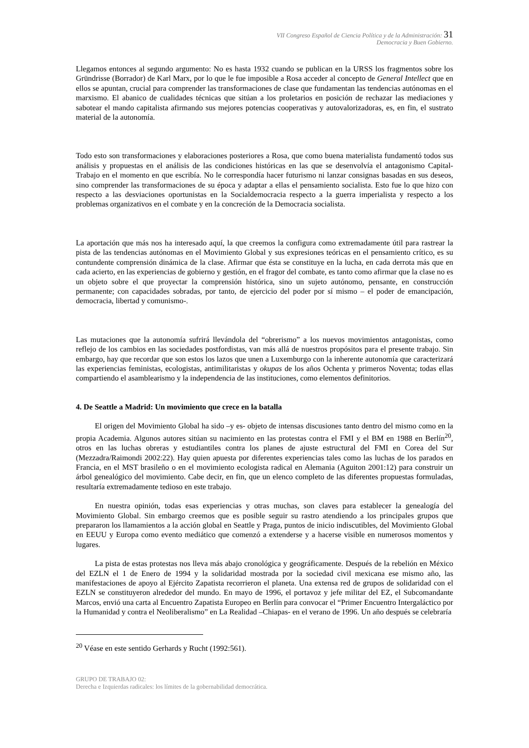VII Congreso Español de Ciencia Política y de la Administración: 31
Democracia y Buen Gobierno.
Llegamos entonces al segundo argumento: No es hasta 1932 cuando se publican en la URSS los fragmentos sobre los Gründrisse (Borrador) de Karl Marx, por lo que le fue imposible a Rosa acceder al concepto de General Intellect que en ellos se apuntan, crucial para comprender las transformaciones de clase que fundamentan las tendencias autónomas en el marxismo. El abanico de cualidades técnicas que sitúan a los proletarios en posición de rechazar las mediaciones y sabotear el mando capitalista afirmando sus mejores potencias cooperativas y autovalorizadoras, es, en fin, el sustrato material de la autonomía.
Todo esto son transformaciones y elaboraciones posteriores a Rosa, que como buena materialista fundamentó todos sus análisis y propuestas en el análisis de las condiciones históricas en las que se desenvolvía el antagonismo Capital-Trabajo en el momento en que escribía. No le correspondía hacer futurismo ni lanzar consignas basadas en sus deseos, sino comprender las transformaciones de su época y adaptar a ellas el pensamiento socialista. Esto fue lo que hizo con respecto a las desviaciones oportunistas en la Socialdemocracia respecto a la guerra imperialista y respecto a los problemas organizativos en el combate y en la concreción de la Democracia socialista.
La aportación que más nos ha interesado aquí, la que creemos la configura como extremadamente útil para rastrear la pista de las tendencias autónomas en el Movimiento Global y sus expresiones teóricas en el pensamiento crítico, es su contundente comprensión dinámica de la clase. Afirmar que ésta se constituye en la lucha, en cada derrota más que en cada acierto, en las experiencias de gobierno y gestión, en el fragor del combate, es tanto como afirmar que la clase no es un objeto sobre el que proyectar la comprensión histórica, sino un sujeto autónomo, pensante, en construcción permanente; con capacidades sobradas, por tanto, de ejercicio del poder por sí mismo – el poder de emancipación, democracia, libertad y comunismo-.
Las mutaciones que la autonomía sufrirá llevándola del “obrerismo” a los nuevos movimientos antagonistas, como reflejo de los cambios en las sociedades postfordistas, van más allá de nuestros propósitos para el presente trabajo. Sin embargo, hay que recordar que son estos los lazos que unen a Luxemburgo con la inherente autonomía que caracterizará las experiencias feministas, ecologistas, antimilitaristas y okupas de los años Ochenta y primeros Noventa; todas ellas compartiendo el asamblearismo y la independencia de las instituciones, como elementos definitorios.
4. De Seattle a Madrid: Un movimiento que crece en la batalla
El origen del Movimiento Global ha sido –y es- objeto de intensas discusiones tanto dentro del mismo como en la propia Academia. Algunos autores sitúan su nacimiento en las protestas contra el FMI y el BM en 1988 en Berlín<sup>20</sup>, otros en las luchas obreras y estudiantiles contra los planes de ajuste estructural del FMI en Corea del Sur (Mezzadra/Raimondi 2002:22). Hay quien apuesta por diferentes experiencias tales como las luchas de los parados en Francia, en el MST brasileño o en el movimiento ecologista radical en Alemania (Aguiton 2001:12) para construir un árbol genealógico del movimiento. Cabe decir, en fin, que un elenco completo de las diferentes propuestas formuladas, resultaría extremadamente tedioso en este trabajo.
En nuestra opinión, todas esas experiencias y otras muchas, son claves para establecer la genealogía del Movimiento Global. Sin embargo creemos que es posible seguir su rastro atendiendo a los principales grupos que prepararon los llamamientos a la acción global en Seattle y Praga, puntos de inicio indiscutibles, del Movimiento Global en EEUU y Europa como evento mediático que comenzó a extenderse y a hacerse visible en numerosos momentos y lugares.
La pista de estas protestas nos lleva más abajo cronológica y geográficamente. Después de la rebelión en México del EZLN el 1 de Enero de 1994 y la solidaridad mostrada por la sociedad civil mexicana ese mismo año, las manifestaciones de apoyo al Ejército Zapatista recorrieron el planeta. Una extensa red de grupos de solidaridad con el EZLN se constituyeron alrededor del mundo. En mayo de 1996, el portavoz y jefe militar del EZ, el Subcomandante Marcos, envió una carta al Encuentro Zapatista Europeo en Berlín para convocar el “Primer Encuentro Intergaláctico por la Humanidad y contra el Neoliberalismo” en La Realidad –Chiapas- en el verano de 1996. Un año después se celebraría
<sup>20</sup> Véase en este sentido Gerhards y Rucht (1992:561).
GRUPO DE TRABAJO 02:
Derecha e Izquierdas radicales: los límites de la gobernabilidad democrática.